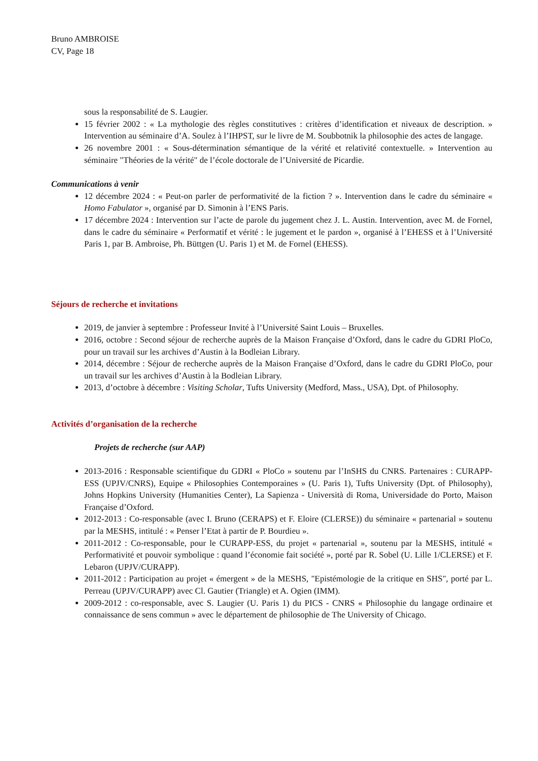Bruno AMBROISE
CV, Page 18
sous la responsabilité de S. Laugier.
15 février 2002 : « La mythologie des règles constitutives : critères d’identification et niveaux de description. » Intervention au séminaire d’A. Soulez à l’IHPST, sur le livre de M. Soubbotnik la philosophie des actes de langage.
26 novembre 2001 : « Sous-détermination sémantique de la vérité et relativité contextuelle. » Intervention au séminaire "Théories de la vérité" de l’école doctorale de l’Université de Picardie.
Communications à venir
12 décembre 2024 : « Peut-on parler de performativité de la fiction ? ». Intervention dans le cadre du séminaire « Homo Fabulator », organisé par D. Simonin à l’ENS Paris.
17 décembre 2024 : Intervention sur l’acte de parole du jugement chez J. L. Austin. Intervention, avec M. de Fornel, dans le cadre du séminaire « Performatif et vérité : le jugement et le pardon », organisé à l’EHESS et à l’Université Paris 1, par B. Ambroise, Ph. Büttgen (U. Paris 1) et M. de Fornel (EHESS).
Séjours de recherche et invitations
2019, de janvier à septembre : Professeur Invité à l’Université Saint Louis – Bruxelles.
2016, octobre : Second séjour de recherche auprès de la Maison Française d’Oxford, dans le cadre du GDRI PloCo, pour un travail sur les archives d’Austin à la Bodleian Library.
2014, décembre : Séjour de recherche auprès de la Maison Française d’Oxford, dans le cadre du GDRI PloCo, pour un travail sur les archives d’Austin à la Bodleian Library.
2013, d’octobre à décembre : Visiting Scholar, Tufts University (Medford, Mass., USA), Dpt. of Philosophy.
Activités d’organisation de la recherche
Projets de recherche (sur AAP)
2013-2016 : Responsable scientifique du GDRI « PloCo » soutenu par l’InSHS du CNRS. Partenaires : CURAPP-ESS (UPJV/CNRS), Equipe « Philosophies Contemporaines » (U. Paris 1), Tufts University (Dpt. of Philosophy), Johns Hopkins University (Humanities Center), La Sapienza - Università di Roma, Universidade do Porto, Maison Française d’Oxford.
2012-2013 : Co-responsable (avec I. Bruno (CERAPS) et F. Eloire (CLERSE)) du séminaire « partenarial » soutenu par la MESHS, intitulé : « Penser l’Etat à partir de P. Bourdieu ».
2011-2012 : Co-responsable, pour le CURAPP-ESS, du projet « partenarial », soutenu par la MESHS, intitulé « Performativité et pouvoir symbolique : quand l’économie fait société », porté par R. Sobel (U. Lille 1/CLERSE) et F. Lebaron (UPJV/CURAPP).
2011-2012 : Participation au projet « émergent » de la MESHS, "Epistémologie de la critique en SHS", porté par L. Perreau (UPJV/CURAPP) avec Cl. Gautier (Triangle) et A. Ogien (IMM).
2009-2012 : co-responsable, avec S. Laugier (U. Paris 1) du PICS - CNRS « Philosophie du langage ordinaire et connaissance de sens commun » avec le département de philosophie de The University of Chicago.